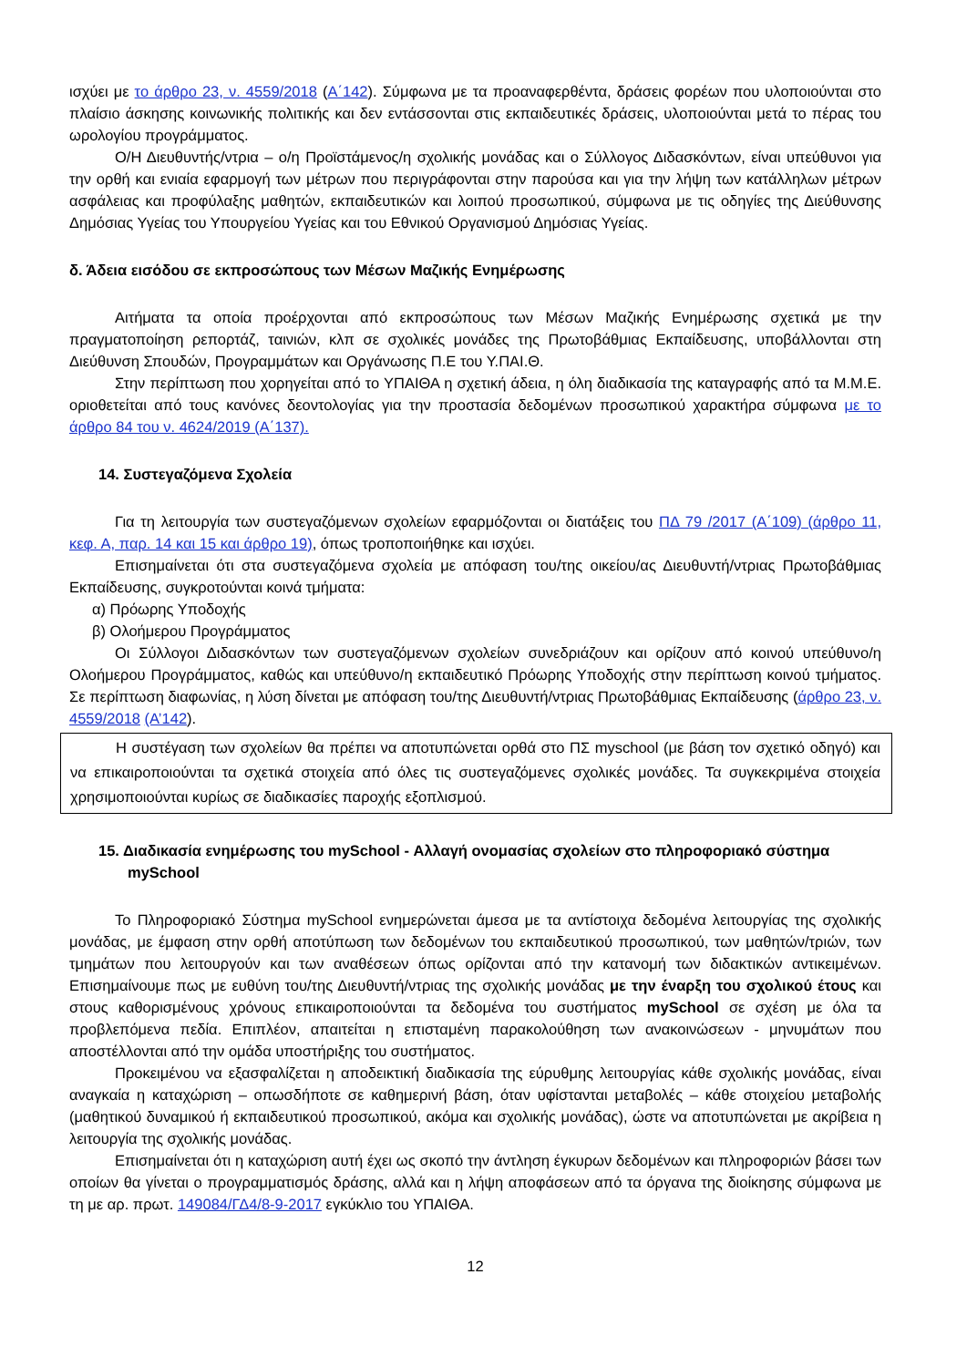ισχύει με το άρθρο 23, ν. 4559/2018 (Α΄142). Σύμφωνα με τα προαναφερθέντα, δράσεις φορέων που υλοποιούνται στο πλαίσιο άσκησης κοινωνικής πολιτικής και δεν εντάσσονται στις εκπαιδευτικές δράσεις, υλοποιούνται μετά το πέρας του ωρολογίου προγράμματος.
Ο/Η Διευθυντής/ντρια – ο/η Προϊστάμενος/η σχολικής μονάδας και ο Σύλλογος Διδασκόντων, είναι υπεύθυνοι για την ορθή και ενιαία εφαρμογή των μέτρων που περιγράφονται στην παρούσα και για την λήψη των κατάλληλων μέτρων ασφάλειας και προφύλαξης μαθητών, εκπαιδευτικών και λοιπού προσωπικού, σύμφωνα με τις οδηγίες της Διεύθυνσης Δημόσιας Υγείας του Υπουργείου Υγείας και του Εθνικού Οργανισμού Δημόσιας Υγείας.
δ. Άδεια εισόδου σε εκπροσώπους των Μέσων Μαζικής Ενημέρωσης
Αιτήματα τα οποία προέρχονται από εκπροσώπους των Μέσων Μαζικής Ενημέρωσης σχετικά με την πραγματοποίηση ρεπορτάζ, ταινιών, κλπ σε σχολικές μονάδες της Πρωτοβάθμιας Εκπαίδευσης, υποβάλλονται στη Διεύθυνση Σπουδών, Προγραμμάτων και Οργάνωσης Π.Ε του Υ.ΠΑΙ.Θ.
Στην περίπτωση που χορηγείται από το ΥΠΑΙΘΑ η σχετική άδεια, η όλη διαδικασία της καταγραφής από τα Μ.Μ.Ε. οριοθετείται από τους κανόνες δεοντολογίας για την προστασία δεδομένων προσωπικού χαρακτήρα σύμφωνα με το άρθρο 84 του ν. 4624/2019 (Α΄137).
14. Συστεγαζόμενα Σχολεία
Για τη λειτουργία των συστεγαζόμενων σχολείων εφαρμόζονται οι διατάξεις του ΠΔ 79 /2017 (Α΄109) (άρθρο 11, κεφ. Α, παρ. 14 και 15 και άρθρο 19), όπως τροποποιήθηκε και ισχύει.
Επισημαίνεται ότι στα συστεγαζόμενα σχολεία με απόφαση του/της οικείου/ας Διευθυντή/ντριας Πρωτοβάθμιας Εκπαίδευσης, συγκροτούνται κοινά τμήματα:
α) Πρόωρης Υποδοχής
β) Ολοήμερου Προγράμματος
Οι Σύλλογοι Διδασκόντων των συστεγαζόμενων σχολείων συνεδριάζουν και ορίζουν από κοινού υπεύθυνο/η Ολοήμερου Προγράμματος, καθώς και υπεύθυνο/η εκπαιδευτικό Πρόωρης Υποδοχής στην περίπτωση κοινού τμήματος. Σε περίπτωση διαφωνίας, η λύση δίνεται με απόφαση του/της Διευθυντή/ντριας Πρωτοβάθμιας Εκπαίδευσης (άρθρο 23, ν. 4559/2018 (Α’142).
Η συστέγαση των σχολείων θα πρέπει να αποτυπώνεται ορθά στο ΠΣ myschool (με βάση τον σχετικό οδηγό) και να επικαιροποιούνται τα σχετικά στοιχεία από όλες τις συστεγαζόμενες σχολικές μονάδες. Τα συγκεκριμένα στοιχεία χρησιμοποιούνται κυρίως σε διαδικασίες παροχής εξοπλισμού.
15. Διαδικασία ενημέρωσης του mySchool - Αλλαγή ονομασίας σχολείων στο πληροφοριακό σύστημα mySchool
Το Πληροφοριακό Σύστημα mySchool ενημερώνεται άμεσα με τα αντίστοιχα δεδομένα λειτουργίας της σχολικής μονάδας, με έμφαση στην ορθή αποτύπωση των δεδομένων του εκπαιδευτικού προσωπικού, των μαθητών/τριών, των τμημάτων που λειτουργούν και των αναθέσεων όπως ορίζονται από την κατανομή των διδακτικών αντικειμένων. Επισημαίνουμε πως με ευθύνη του/της Διευθυντή/ντριας της σχολικής μονάδας με την έναρξη του σχολικού έτους και στους καθορισμένους χρόνους επικαιροποιούνται τα δεδομένα του συστήματος mySchool σε σχέση με όλα τα προβλεπόμενα πεδία. Επιπλέον, απαιτείται η επισταμένη παρακολούθηση των ανακοινώσεων - μηνυμάτων που αποστέλλονται από την ομάδα υποστήριξης του συστήματος.
Προκειμένου να εξασφαλίζεται η αποδεικτική διαδικασία της εύρυθμης λειτουργίας κάθε σχολικής μονάδας, είναι αναγκαία η καταχώριση – οπωσδήποτε σε καθημερινή βάση, όταν υφίστανται μεταβολές – κάθε στοιχείου μεταβολής (μαθητικού δυναμικού ή εκπαιδευτικού προσωπικού, ακόμα και σχολικής μονάδας), ώστε να αποτυπώνεται με ακρίβεια η λειτουργία της σχολικής μονάδας.
Επισημαίνεται ότι η καταχώριση αυτή έχει ως σκοπό την άντληση έγκυρων δεδομένων και πληροφοριών βάσει των οποίων θα γίνεται ο προγραμματισμός δράσης, αλλά και η λήψη αποφάσεων από τα όργανα της διοίκησης σύμφωνα με τη με αρ. πρωτ. 149084/ΓΔ4/8-9-2017 εγκύκλιο του ΥΠΑΙΘΑ.
12